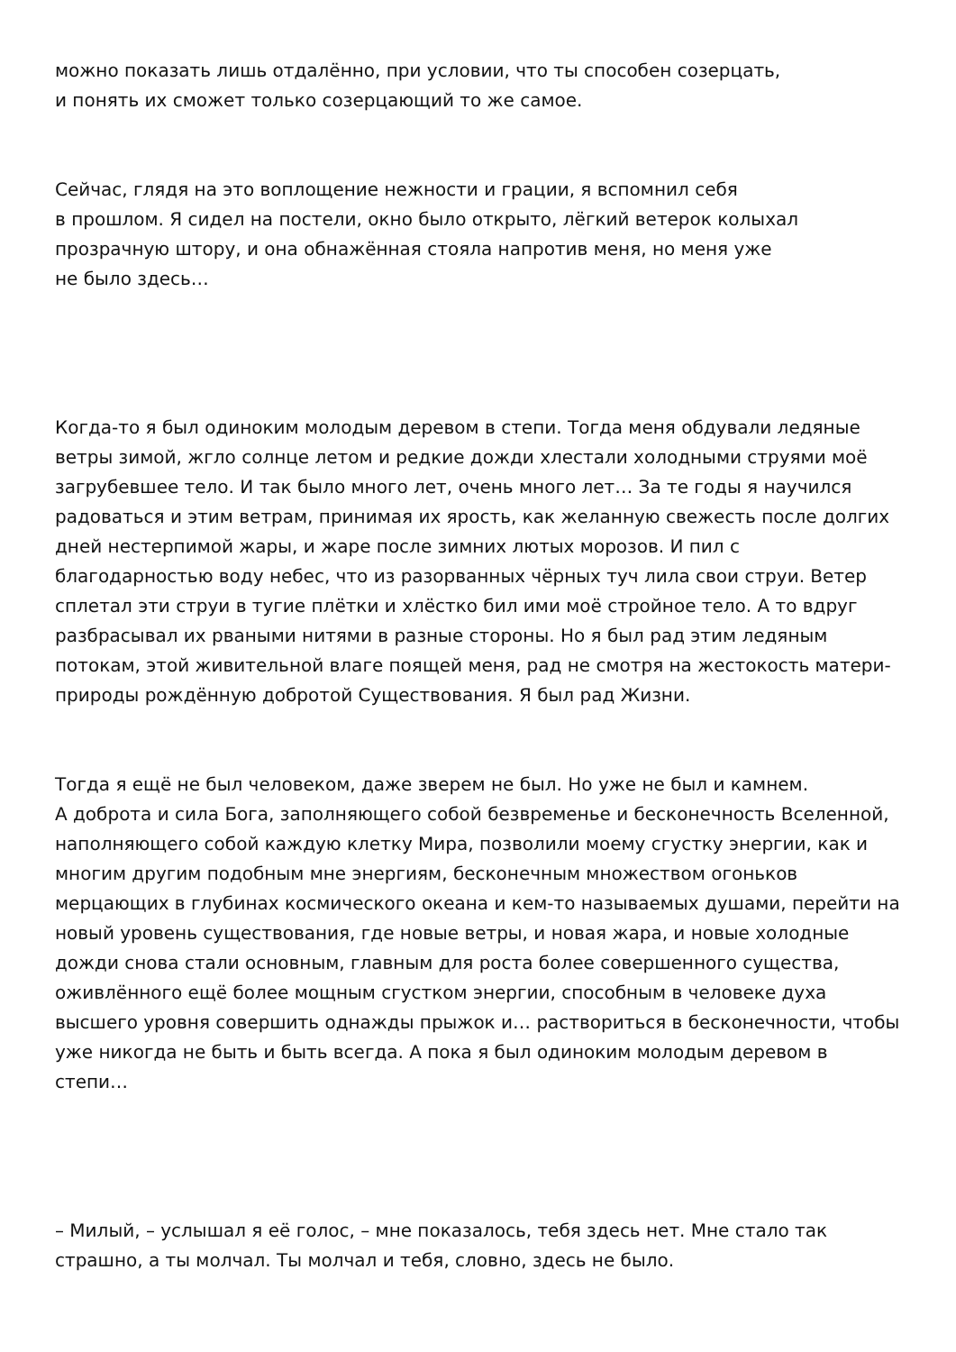можно показать лишь отдалённо, при условии, что ты способен созерцать,
и понять их сможет только созерцающий то же самое.
Сейчас, глядя на это воплощение нежности и грации, я вспомнил себя
в прошлом. Я сидел на постели, окно было открыто, лёгкий ветерок колыхал прозрачную штору, и она обнажённая стояла напротив меня, но меня уже
не было здесь…
Когда-то я был одиноким молодым деревом в степи. Тогда меня обдували ледяные ветры зимой, жгло солнце летом и редкие дожди хлестали холодными струями моё загрубевшее тело. И так было много лет, очень много лет… За те годы я научился радоваться и этим ветрам, принимая их ярость, как желанную свежесть после долгих дней нестерпимой жары, и жаре после зимних лютых морозов. И пил с благодарностью воду небес, что из разорванных чёрных туч лила свои струи. Ветер сплетал эти струи в тугие плётки и хлёстко бил ими моё стройное тело. А то вдруг разбрасывал их рваными нитями в разные стороны. Но я был рад этим ледяным потокам, этой живительной влаге поящей меня, рад не смотря на жестокость матери-природы рождённую добротой Существования. Я был рад Жизни.
Тогда я ещё не был человеком, даже зверем не был. Но уже не был и камнем.
А доброта и сила Бога, заполняющего собой безвременье и бесконечность Вселенной, наполняющего собой каждую клетку Мира, позволили моему сгустку энергии, как и многим другим подобным мне энергиям, бесконечным множеством огоньков мерцающих в глубинах космического океана и кем-то называемых душами, перейти на новый уровень существования, где новые ветры, и новая жара, и новые холодные дожди снова стали основным, главным для роста более совершенного существа, оживлённого ещё более мощным сгустком энергии, способным в человеке духа высшего уровня совершить однажды прыжок и… раствориться в бесконечности, чтобы уже никогда не быть и быть всегда. А пока я был одиноким молодым деревом в степи…
– Милый, – услышал я её голос, – мне показалось, тебя здесь нет. Мне стало так страшно, а ты молчал. Ты молчал и тебя, словно, здесь не было.